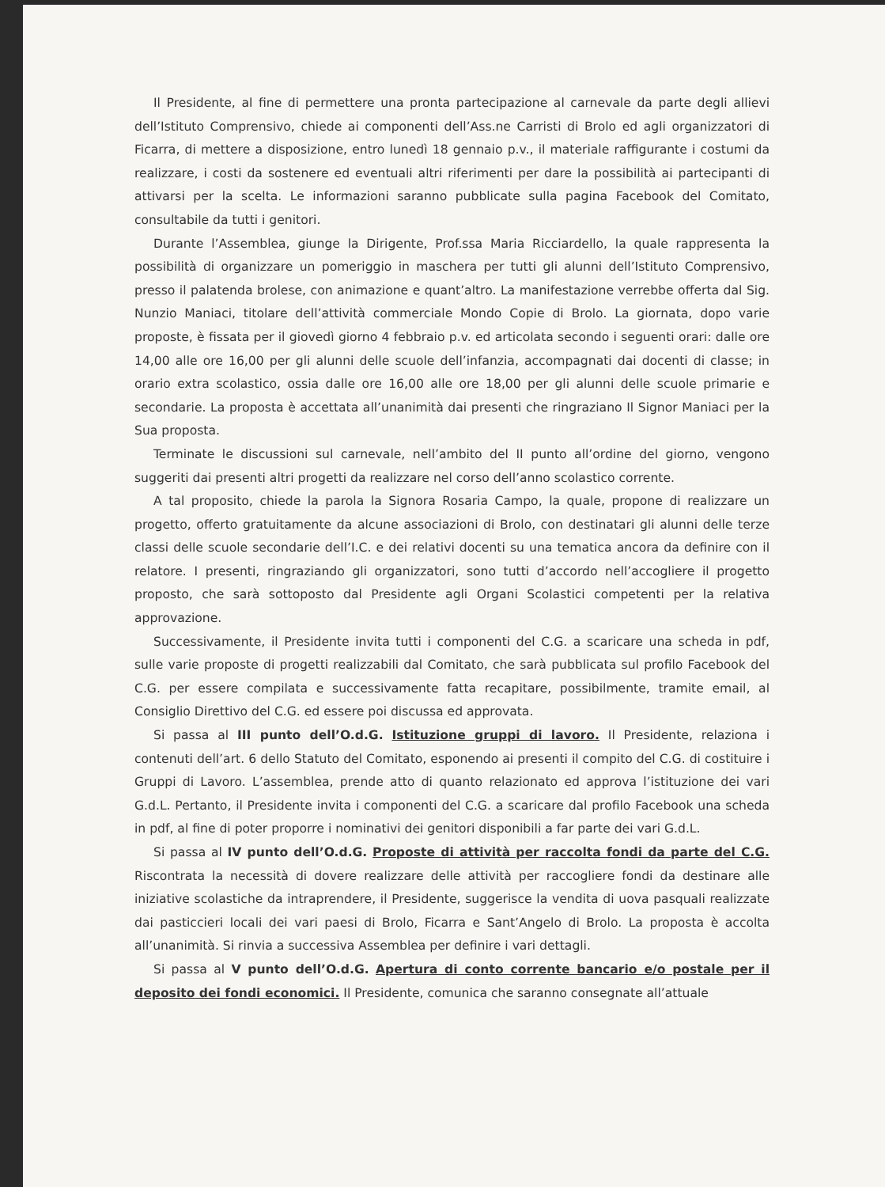Il Presidente, al fine di permettere una pronta partecipazione al carnevale da parte degli allievi dell’Istituto Comprensivo, chiede ai componenti dell’Ass.ne Carristi di Brolo ed agli organizzatori di Ficarra, di mettere a disposizione, entro lunedì 18 gennaio p.v., il materiale raffigurante i costumi da realizzare, i costi da sostenere ed eventuali altri riferimenti per dare la possibilità ai partecipanti di attivarsi per la scelta. Le informazioni saranno pubblicate sulla pagina Facebook del Comitato, consultabile da tutti i genitori.
Durante l’Assemblea, giunge la Dirigente, Prof.ssa Maria Ricciardello, la quale rappresenta la possibilità di organizzare un pomeriggio in maschera per tutti gli alunni dell’Istituto Comprensivo, presso il palatenda brolese, con animazione e quant’altro. La manifestazione verrebbe offerta dal Sig. Nunzio Maniaci, titolare dell’attività commerciale Mondo Copie di Brolo. La giornata, dopo varie proposte, è fissata per il giovedì giorno 4 febbraio p.v. ed articolata secondo i seguenti orari: dalle ore 14,00 alle ore 16,00 per gli alunni delle scuole dell’infanzia, accompagnati dai docenti di classe; in orario extra scolastico, ossia dalle ore 16,00 alle ore 18,00 per gli alunni delle scuole primarie e secondarie. La proposta è accettata all’unanimità dai presenti che ringraziano Il Signor Maniaci per la Sua proposta.
Terminate le discussioni sul carnevale, nell’ambito del II punto all’ordine del giorno, vengono suggeriti dai presenti altri progetti da realizzare nel corso dell’anno scolastico corrente.
A tal proposito, chiede la parola la Signora Rosaria Campo, la quale, propone di realizzare un progetto, offerto gratuitamente da alcune associazioni di Brolo, con destinatari gli alunni delle terze classi delle scuole secondarie dell’I.C. e dei relativi docenti su una tematica ancora da definire con il relatore. I presenti, ringraziando gli organizzatori, sono tutti d’accordo nell’accogliere il progetto proposto, che sarà sottoposto dal Presidente agli Organi Scolastici competenti per la relativa approvazione.
Successivamente, il Presidente invita tutti i componenti del C.G. a scaricare una scheda in pdf, sulle varie proposte di progetti realizzabili dal Comitato, che sarà pubblicata sul profilo Facebook del C.G. per essere compilata e successivamente fatta recapitare, possibilmente, tramite email, al Consiglio Direttivo del C.G. ed essere poi discussa ed approvata.
Si passa al III punto dell’O.d.G. Istituzione gruppi di lavoro. Il Presidente, relaziona i contenuti dell’art. 6 dello Statuto del Comitato, esponendo ai presenti il compito del C.G. di costituire i Gruppi di Lavoro. L’assemblea, prende atto di quanto relazionato ed approva l’istituzione dei vari G.d.L. Pertanto, il Presidente invita i componenti del C.G. a scaricare dal profilo Facebook una scheda in pdf, al fine di poter proporre i nominativi dei genitori disponibili a far parte dei vari G.d.L.
Si passa al IV punto dell’O.d.G. Proposte di attività per raccolta fondi da parte del C.G. Riscontrata la necessità di dovere realizzare delle attività per raccogliere fondi da destinare alle iniziative scolastiche da intraprendere, il Presidente, suggerisce la vendita di uova pasquali realizzate dai pasticcieri locali dei vari paesi di Brolo, Ficarra e Sant’Angelo di Brolo. La proposta è accolta all’unanimità. Si rinvia a successiva Assemblea per definire i vari dettagli.
Si passa al V punto dell’O.d.G. Apertura di conto corrente bancario e/o postale per il deposito dei fondi economici. Il Presidente, comunica che saranno consegnate all’attuale